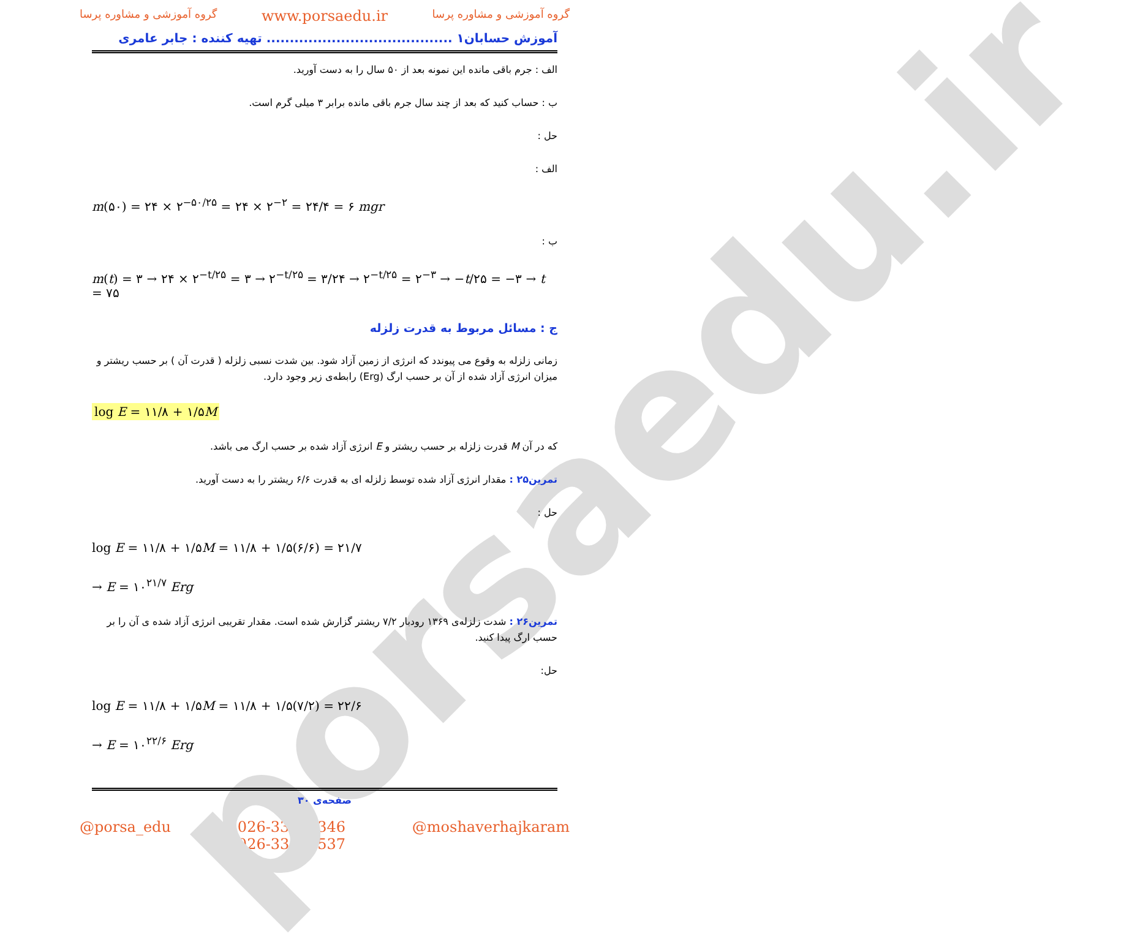porsaedu.ir
گروه آموزشی و مشاوره پرسا www.porsaedu.ir گروه آموزشی و مشاوره پرسا
آموزش حسابان۱ ........................................ تهیه کننده : جابر عامری
الف : جرم باقی مانده این نمونه بعد از ۵۰ سال را به دست آورید.
ب : حساب کنید که بعد از چند سال جرم باقی مانده برابر ۳ میلی گرم است.
حل :
الف :
m(۵۰) = ۲۴ × ۲<sup>−۵۰/۲۵</sup> = ۲۴ × ۲<sup>−۲</sup> = ۲۴/۴ = ۶ mgr
ب :
m(t) = ۳ → ۲۴ × ۲<sup>−t/۲۵</sup> = ۳ → ۲<sup>−t/۲۵</sup> = ۳/۲۴ → ۲<sup>−t/۲۵</sup> = ۲<sup>−۳</sup> → −t/۲۵ = −۳ → t = ۷۵
ج : مسائل مربوط به قدرت زلزله
زمانی زلزله به وقوع می پیوندد که انرژی از زمین آزاد شود. بین شدت نسبی زلزله ( قدرت آن ) بر حسب ریشتر و میزان انرژی آزاد شده از آن بر حسب ارگ (Erg) رابطه‌ی زیر وجود دارد.
log E = ۱۱/۸ + ۱/۵M
که در آن M قدرت زلزله بر حسب ریشتر و E انرژی آزاد شده بر حسب ارگ می باشد.
تمرین۲۵ : مقدار انرژی آزاد شده توسط زلزله ای به قدرت ۶/۶ ریشتر را به دست آورید.
حل :
log E = ۱۱/۸ + ۱/۵M = ۱۱/۸ + ۱/۵(۶/۶) = ۲۱/۷
→ E = ۱۰<sup>۲۱/۷</sup> Erg
تمرین۲۶ : شدت زلزله‌ی ۱۳۶۹ رودبار ۷/۲ ریشتر گزارش شده است. مقدار تقریبی انرژی آزاد شده ی آن را بر حسب ارگ پیدا کنید.
حل:
log E = ۱۱/۸ + ۱/۵M = ۱۱/۸ + ۱/۵(۷/۲) = ۲۲/۶
→ E = ۱۰<sup>۲۲/۶</sup> Erg
صفحه‌ی ۳۰
@porsa_edu 026-33406346
026-33406537 @moshaverhajkaram